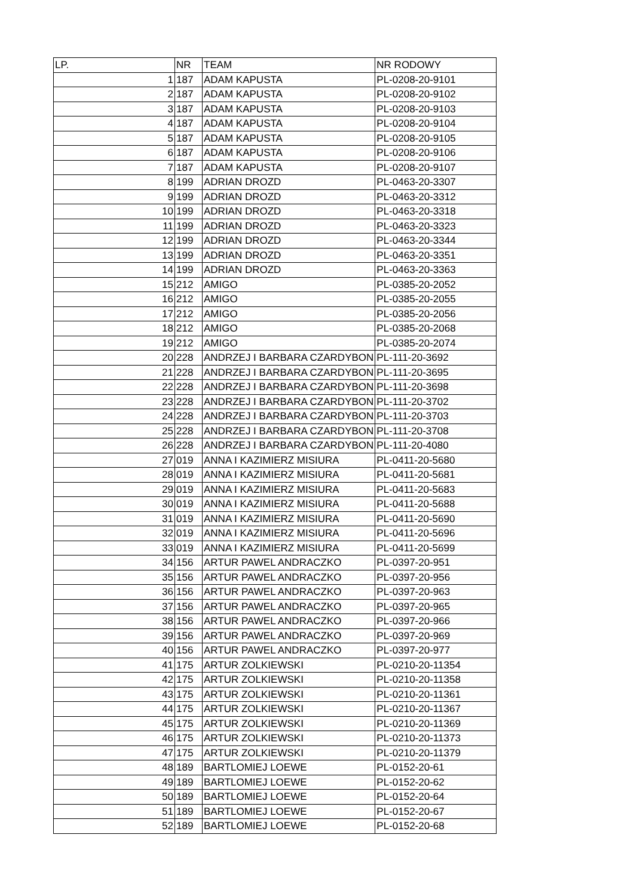| LP. | NR | TEAM | NR RODOWY |
| --- | --- | --- | --- |
| 1 | 187 | ADAM KAPUSTA | PL-0208-20-9101 |
| 2 | 187 | ADAM KAPUSTA | PL-0208-20-9102 |
| 3 | 187 | ADAM KAPUSTA | PL-0208-20-9103 |
| 4 | 187 | ADAM KAPUSTA | PL-0208-20-9104 |
| 5 | 187 | ADAM KAPUSTA | PL-0208-20-9105 |
| 6 | 187 | ADAM KAPUSTA | PL-0208-20-9106 |
| 7 | 187 | ADAM KAPUSTA | PL-0208-20-9107 |
| 8 | 199 | ADRIAN DROZD | PL-0463-20-3307 |
| 9 | 199 | ADRIAN DROZD | PL-0463-20-3312 |
| 10 | 199 | ADRIAN DROZD | PL-0463-20-3318 |
| 11 | 199 | ADRIAN DROZD | PL-0463-20-3323 |
| 12 | 199 | ADRIAN DROZD | PL-0463-20-3344 |
| 13 | 199 | ADRIAN DROZD | PL-0463-20-3351 |
| 14 | 199 | ADRIAN DROZD | PL-0463-20-3363 |
| 15 | 212 | AMIGO | PL-0385-20-2052 |
| 16 | 212 | AMIGO | PL-0385-20-2055 |
| 17 | 212 | AMIGO | PL-0385-20-2056 |
| 18 | 212 | AMIGO | PL-0385-20-2068 |
| 19 | 212 | AMIGO | PL-0385-20-2074 |
| 20 | 228 | ANDRZEJ I BARBARA CZARDYBON | PL-111-20-3692 |
| 21 | 228 | ANDRZEJ I BARBARA CZARDYBON | PL-111-20-3695 |
| 22 | 228 | ANDRZEJ I BARBARA CZARDYBON | PL-111-20-3698 |
| 23 | 228 | ANDRZEJ I BARBARA CZARDYBON | PL-111-20-3702 |
| 24 | 228 | ANDRZEJ I BARBARA CZARDYBON | PL-111-20-3703 |
| 25 | 228 | ANDRZEJ I BARBARA CZARDYBON | PL-111-20-3708 |
| 26 | 228 | ANDRZEJ I BARBARA CZARDYBON | PL-111-20-4080 |
| 27 | 019 | ANNA I KAZIMIERZ MISIURA | PL-0411-20-5680 |
| 28 | 019 | ANNA I KAZIMIERZ MISIURA | PL-0411-20-5681 |
| 29 | 019 | ANNA I KAZIMIERZ MISIURA | PL-0411-20-5683 |
| 30 | 019 | ANNA I KAZIMIERZ MISIURA | PL-0411-20-5688 |
| 31 | 019 | ANNA I KAZIMIERZ MISIURA | PL-0411-20-5690 |
| 32 | 019 | ANNA I KAZIMIERZ MISIURA | PL-0411-20-5696 |
| 33 | 019 | ANNA I KAZIMIERZ MISIURA | PL-0411-20-5699 |
| 34 | 156 | ARTUR PAWEL ANDRACZKO | PL-0397-20-951 |
| 35 | 156 | ARTUR PAWEL ANDRACZKO | PL-0397-20-956 |
| 36 | 156 | ARTUR PAWEL ANDRACZKO | PL-0397-20-963 |
| 37 | 156 | ARTUR PAWEL ANDRACZKO | PL-0397-20-965 |
| 38 | 156 | ARTUR PAWEL ANDRACZKO | PL-0397-20-966 |
| 39 | 156 | ARTUR PAWEL ANDRACZKO | PL-0397-20-969 |
| 40 | 156 | ARTUR PAWEL ANDRACZKO | PL-0397-20-977 |
| 41 | 175 | ARTUR ZOLKIEWSKI | PL-0210-20-11354 |
| 42 | 175 | ARTUR ZOLKIEWSKI | PL-0210-20-11358 |
| 43 | 175 | ARTUR ZOLKIEWSKI | PL-0210-20-11361 |
| 44 | 175 | ARTUR ZOLKIEWSKI | PL-0210-20-11367 |
| 45 | 175 | ARTUR ZOLKIEWSKI | PL-0210-20-11369 |
| 46 | 175 | ARTUR ZOLKIEWSKI | PL-0210-20-11373 |
| 47 | 175 | ARTUR ZOLKIEWSKI | PL-0210-20-11379 |
| 48 | 189 | BARTLOMIEJ LOEWE | PL-0152-20-61 |
| 49 | 189 | BARTLOMIEJ LOEWE | PL-0152-20-62 |
| 50 | 189 | BARTLOMIEJ LOEWE | PL-0152-20-64 |
| 51 | 189 | BARTLOMIEJ LOEWE | PL-0152-20-67 |
| 52 | 189 | BARTLOMIEJ LOEWE | PL-0152-20-68 |